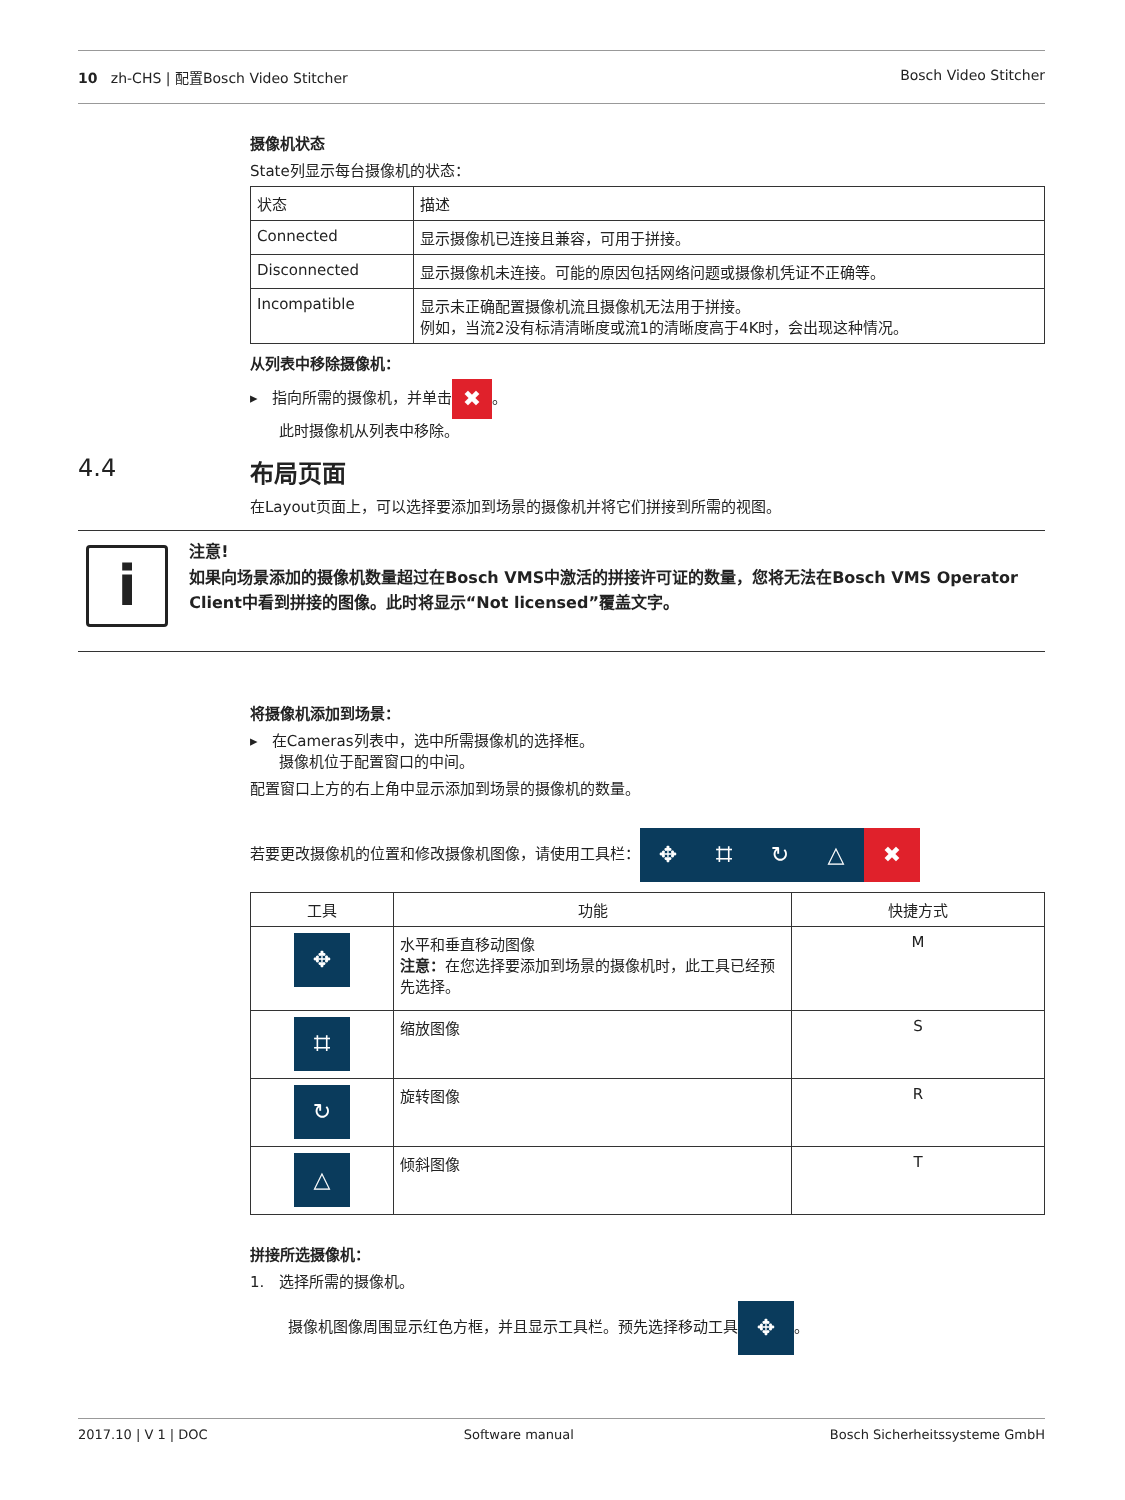10 zh-CHS | 配置Bosch Video Stitcher Bosch Video Stitcher
摄像机状态
State列显示每台摄像机的状态：
| 状态 | 描述 |
| --- | --- |
| Connected | 显示摄像机已连接且兼容，可用于拼接。 |
| Disconnected | 显示摄像机未连接。可能的原因包括网络问题或摄像机凭证不正确等。 |
| Incompatible | 显示未正确配置摄像机流且摄像机无法用于拼接。 例如，当流2没有标清清晰度或流1的清晰度高于4K时，会出现这种情况。 |
从列表中移除摄像机：
▸ 指向所需的摄像机，并单击 ✖ 。
此时摄像机从列表中移除。
4.4 布局页面
在Layout页面上，可以选择要添加到场景的摄像机并将它们拼接到所需的视图。
i
注意!
如果向场景添加的摄像机数量超过在Bosch VMS中激活的拼接许可证的数量，您将无法在Bosch VMS Operator Client中看到拼接的图像。此时将显示“Not licensed”覆盖文字。
将摄像机添加到场景：
▸ 在Cameras列表中，选中所需摄像机的选择框。
摄像机位于配置窗口的中间。
配置窗口上方的右上角中显示添加到场景的摄像机的数量。
若要更改摄像机的位置和修改摄像机图像，请使用工具栏： ✥ ⌗ ↻ △ ✖
| 工具 | 功能 | 快捷方式 |
| --- | --- | --- |
| ✥ | 水平和垂直移动图像 注意： 在您选择要添加到场景的摄像机时，此工具已经预先选择。 | M |
| ⌗ | 缩放图像 | S |
| ↻ | 旋转图像 | R |
| △ | 倾斜图像 | T |
拼接所选摄像机：
1. 选择所需的摄像机。
摄像机图像周围显示红色方框，并且显示工具栏。预先选择移动工具 ✥ 。
2017.10 | V 1 | DOC Software manual Bosch Sicherheitssysteme GmbH